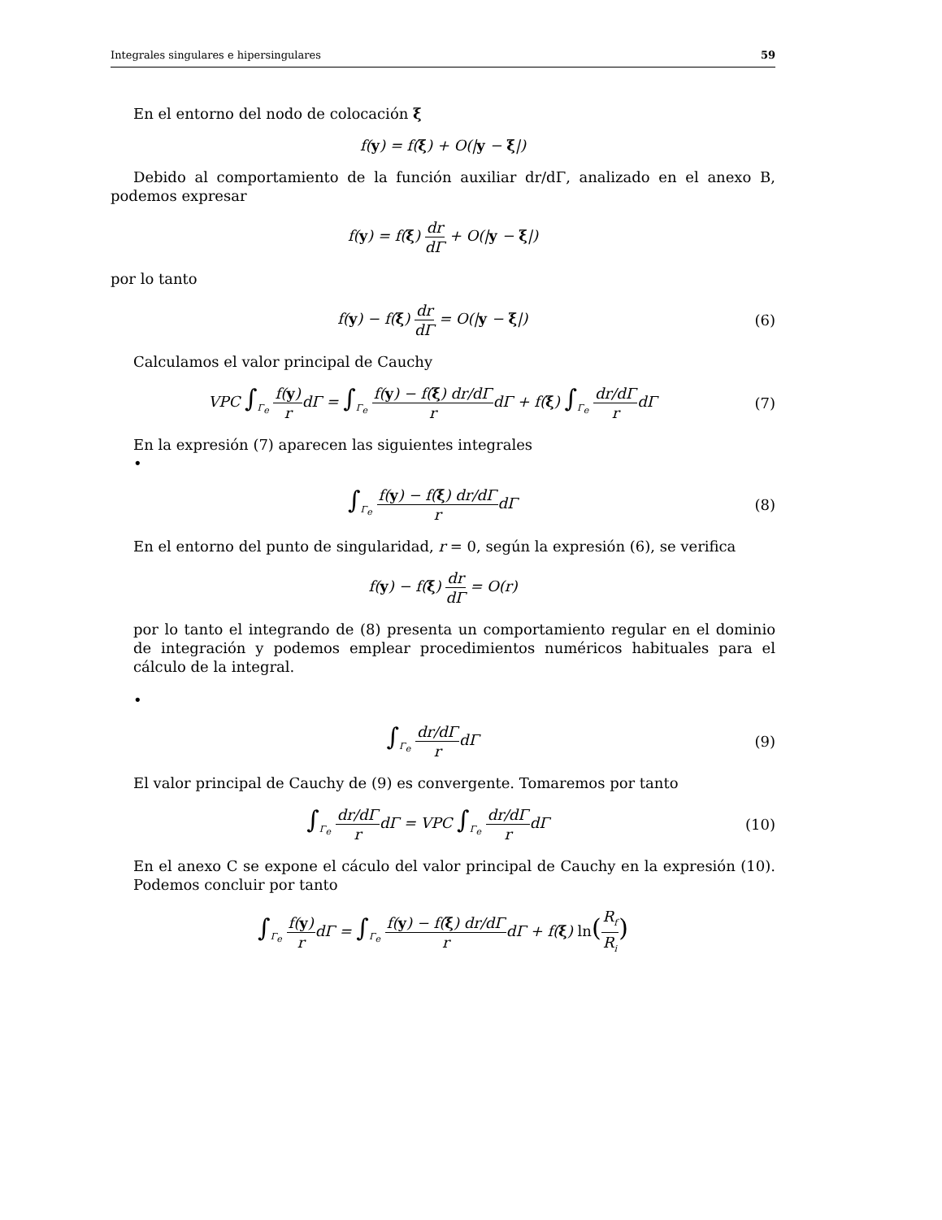Integrales singulares e hipersingulares 59
En el entorno del nodo de colocación ξ
f(y) = f(ξ) + O(|y − ξ|)
Debido al comportamiento de la función auxiliar dr/dΓ, analizado en el anexo B, podemos expresar
f(y) = f(ξ) dr dΓ + O(|y − ξ|)
por lo tanto
f(y) − f(ξ) dr dΓ = O(|y − ξ|) (6)
Calculamos el valor principal de Cauchy
VPC ∫<sub>Γ<sub>e</sub></sub> f(y) rdΓ = ∫<sub>Γ<sub>e</sub></sub> f(y) − f(ξ) dr/dΓ rdΓ + f(ξ) ∫<sub>Γ<sub>e</sub></sub> dr/dΓ rdΓ
(7)
En la expresión (7) aparecen las siguientes integrales
•
∫<sub>Γ<sub>e</sub></sub> f(y) − f(ξ) dr/dΓ rdΓ (8)
En el entorno del punto de singularidad, r = 0, según la expresión (6), se verifica
f(y) − f(ξ) dr dΓ = O(r)
por lo tanto el integrando de (8) presenta un comportamiento regular en el dominio de integración y podemos emplear procedimientos numéricos habituales para el cálculo de la integral.
•
∫<sub>Γ<sub>e</sub></sub> dr/dΓ rdΓ (9)
El valor principal de Cauchy de (9) es convergente. Tomaremos por tanto
∫<sub>Γ<sub>e</sub></sub> dr/dΓ rdΓ = VPC ∫<sub>Γ<sub>e</sub></sub> dr/dΓ rdΓ
(10)
En el anexo C se expone el cáculo del valor principal de Cauchy en la expresión (10). Podemos concluir por tanto
∫<sub>Γ<sub>e</sub></sub> f(y) rdΓ = ∫<sub>Γ<sub>e</sub></sub> f(y) − f(ξ) dr/dΓ rdΓ + f(ξ) ln(R<sub>f</sub> R<sub>i</sub>)